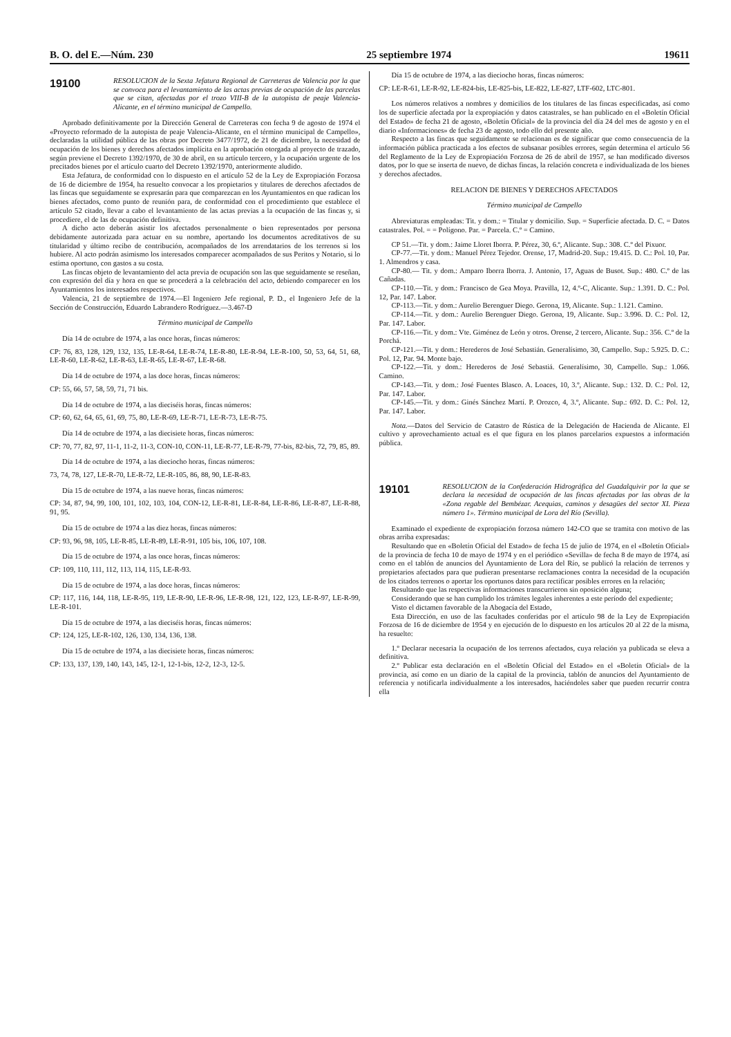B. O. del E.—Núm. 230 25 septiembre 1974 19611
19100
RESOLUCION de la Sexta Jefatura Regional de Carreteras de Valencia por la que se convoca para el levantamiento de las actas previas de ocupación de las parcelas que se citan, afectadas por el trozo VIII-B de la autopista de peaje Valencia-Alicante, en el término municipal de Campello.
Aprobado definitivamente por la Dirección General de Carreteras con fecha 9 de agosto de 1974 el «Proyecto reformado de la autopista de peaje Valencia-Alicante, en el término municipal de Campello», declaradas la utilidad pública de las obras por Decreto 3477/1972, de 21 de diciembre, la necesidad de ocupación de los bienes y derechos afectados implícita en la aprobación otorgada al proyecto de trazado, según previene el Decreto 1392/1970, de 30 de abril, en su artículo tercero, y la ocupación urgente de los precitados bienes por el artículo cuarto del Decreto 1392/1970, anteriormente aludido.
Esta Jefatura, de conformidad con lo dispuesto en el artículo 52 de la Ley de Expropiación Forzosa de 16 de diciembre de 1954, ha resuelto convocar a los propietarios y titulares de derechos afectados de las fincas que seguidamente se expresarán para que comparezcan en los Ayuntamientos en que radican los bienes afectados, como punto de reunión para, de conformidad con el procedimiento que establece el artículo 52 citado, llevar a cabo el levantamiento de las actas previas a la ocupación de las fincas y, si procediere, el de las de ocupación definitiva.
A dicho acto deberán asistir los afectados personalmente o bien representados por persona debidamente autorizada para actuar en su nombre, aportando los documentos acreditativos de su titularidad y último recibo de contribución, acompañados de los arrendatarios de los terrenos si los hubiere. Al acto podrán asimismo los interesados comparecer acompañados de sus Peritos y Notario, si lo estima oportuno, con gastos a su costa.
Las fincas objeto de levantamiento del acta previa de ocupación son las que seguidamente se reseñan, con expresión del día y hora en que se procederá a la celebración del acto, debiendo comparecer en los Ayuntamientos los interesados respectivos.
Valencia, 21 de septiembre de 1974.—El Ingeniero Jefe regional, P. D., el Ingeniero Jefe de la Sección de Construcción, Eduardo Labrandero Rodríguez.—3.467-D
Término municipal de Campello
Día 14 de octubre de 1974, a las once horas, fincas números:
CP: 76, 83, 128, 129, 132, 135, LE-R-64, LE-R-74, LE-R-80, LE-R-94, LE-R-100, 50, 53, 64, 51, 68, LE-R-60, LE-R-62, LE-R-63, LE-R-65, LE-R-67, LE-R-68.
Día 14 de octubre de 1974, a las doce horas, fincas números:
CP: 55, 66, 57, 58, 59, 71, 71 bis.
Día 14 de octubre de 1974, a las dieciséis horas, fincas números:
CP: 60, 62, 64, 65, 61, 69, 75, 80, LE-R-69, LE-R-71, LE-R-73, LE-R-75.
Día 14 de octubre de 1974, a las diecisiete horas, fincas números:
CP: 70, 77, 82, 97, 11-1, 11-2, 11-3, CON-10, CON-11, LE-R-77, LE-R-79, 77-bis, 82-bis, 72, 79, 85, 89.
Día 14 de octubre de 1974, a las dieciocho horas, fincas números:
73, 74, 78, 127, LE-R-70, LE-R-72, LE-R-105, 86, 88, 90, LE-R-83.
Día 15 de octubre de 1974, a las nueve horas, fincas números:
CP: 34, 87, 94, 99, 100, 101, 102, 103, 104, CON-12, LE-R-81, LE-R-84, LE-R-86, LE-R-87, LE-R-88, 91, 95.
Día 15 de octubre de 1974 a las diez horas, fincas números:
CP: 93, 96, 98, 105, LE-R-85, LE-R-89, LE-R-91, 105 bis, 106, 107, 108.
Día 15 de octubre de 1974, a las once horas, fincas números:
CP: 109, 110, 111, 112, 113, 114, 115, LE-R-93.
Día 15 de octubre de 1974, a las doce horas, fincas números:
CP: 117, 116, 144, 118, LE-R-95, 119, LE-R-90, LE-R-96, LE-R-98, 121, 122, 123, LE-R-97, LE-R-99, LE-R-101.
Día 15 de octubre de 1974, a las dieciséis horas, fincas números:
CP: 124, 125, LE-R-102, 126, 130, 134, 136, 138.
Día 15 de octubre de 1974, a las diecisiete horas, fincas números:
CP: 133, 137, 139, 140, 143, 145, 12-1, 12-1-bis, 12-2, 12-3, 12-5.
Día 15 de octubre de 1974, a las dieciocho horas, fincas números:
CP: LE-R-61, LE-R-92, LE-824-bis, LE-825-bis, LE-822, LE-827, LTF-602, LTC-801.
Los números relativos a nombres y domicilios de los titulares de las fincas especificadas, así como los de superficie afectada por la expropiación y datos catastrales, se han publicado en el «Boletín Oficial del Estado» de fecha 21 de agosto, «Boletín Oficial» de la provincia del día 24 del mes de agosto y en el diario «Informaciones» de fecha 23 de agosto, todo ello del presente año.
Respecto a las fincas que seguidamente se relacionan es de significar que como consecuencia de la información pública practicada a los efectos de subsanar posibles errores, según determina el artículo 56 del Reglamento de la Ley de Expropiación Forzosa de 26 de abril de 1957, se han modificado diversos datos, por lo que se inserta de nuevo, de dichas fincas, la relación concreta e individualizada de los bienes y derechos afectados.
RELACION DE BIENES Y DERECHOS AFECTADOS
Término municipal de Campello
Abreviaturas empleadas: Tit. y dom.: = Titular y domicilio. Sup. = Superficie afectada. D. C. = Datos catastrales. Pol. = = Polígono. Par. = Parcela. C.º = Camino.
CP 51.—Tit. y dom.: Jaime Lloret Iborra. P. Pérez, 30, 6.º, Alicante. Sup.: 308. C.º del Pixuor.
CP-77.—Tit. y dom.: Manuel Pérez Tejedor. Orense, 17, Madrid-20. Sup.: 19.415. D. C.: Pol. 10, Par. 1. Almendros y casa.
CP-80.— Tit. y dom.: Amparo Iborra Iborra. J. Antonio, 17, Aguas de Busot. Sup.: 480. C.º de las Cañadas.
CP-110.—Tit. y dom.: Francisco de Gea Moya. Pravilla, 12, 4.º-C, Alicante. Sup.: 1.391. D. C.: Pol. 12, Par. 147. Labor.
CP-113.—Tit. y dom.: Aurelio Berenguer Diego. Gerona, 19, Alicante. Sup.: 1.121. Camino.
CP-114.—Tit. y dom.: Aurelio Berenguer Diego. Gerona, 19, Alicante. Sup.: 3.996. D. C.: Pol. 12, Par. 147. Labor.
CP-116.—Tit. y dom.: Vte. Giménez de León y otros. Orense, 2 tercero, Alicante. Sup.: 356. C.º de la Porchá.
CP-121.—Tit. y dom.: Herederos de José Sebastián. Generalísimo, 30, Campello. Sup.: 5.925. D. C.: Pol. 12, Par. 94. Monte bajo.
CP-122.—Tit. y dom.: Herederos de José Sebastiá. Generalísimo, 30, Campello. Sup.: 1.066. Camino.
CP-143.—Tit. y dom.: José Fuentes Blasco. A. Loaces, 10, 3.º, Alicante. Sup.: 132. D. C.: Pol. 12, Par. 147. Labor.
CP-145.—Tit. y dom.: Ginés Sánchez Martí. P. Orozco, 4, 3.º, Alicante. Sup.: 692. D. C.: Pol. 12, Par. 147. Labor.
Nota.—Datos del Servicio de Catastro de Rústica de la Delegación de Hacienda de Alicante. El cultivo y aprovechamiento actual es el que figura en los planos parcelarios expuestos a información pública.
19101
RESOLUCION de la Confederación Hidrográfica del Guadalquivir por la que se declara la necesidad de ocupación de las fincas afectadas por las obras de la «Zona regable del Bembézar. Acequias, caminos y desagües del sector XI. Pieza número 1». Término municipal de Lora del Río (Sevilla).
Examinado el expediente de expropiación forzosa número 142-CO que se tramita con motivo de las obras arriba expresadas:
Resultando que en «Boletín Oficial del Estado» de fecha 15 de julio de 1974, en el «Boletín Oficial» de la provincia de fecha 10 de mayo de 1974 y en el periódico «Sevilla» de fecha 8 de mayo de 1974, así como en el tablón de anuncios del Ayuntamiento de Lora del Río, se publicó la relación de terrenos y propietarios afectados para que pudieran presentarse reclamaciones contra la necesidad de la ocupación de los citados terrenos o aportar los oportunos datos para rectificar posibles errores en la relación;
Resultando que las respectivas informaciones transcurrieron sin oposición alguna;
Considerando que se han cumplido los trámites legales inherentes a este período del expediente;
Visto el dictamen favorable de la Abogacía del Estado,
Esta Dirección, en uso de las facultades conferidas por el artículo 98 de la Ley de Expropiación Forzosa de 16 de diciembre de 1954 y en ejecución de lo dispuesto en los artículos 20 al 22 de la misma, ha resuelto:
1.º Declarar necesaria la ocupación de los terrenos afectados, cuya relación ya publicada se eleva a definitiva.
2.º Publicar esta declaración en el «Boletín Oficial del Estado» en el «Boletín Oficial» de la provincia, así como en un diario de la capital de la provincia, tablón de anuncios del Ayuntamiento de referencia y notificarla individualmente a los interesados, haciéndoles saber que pueden recurrir contra ella